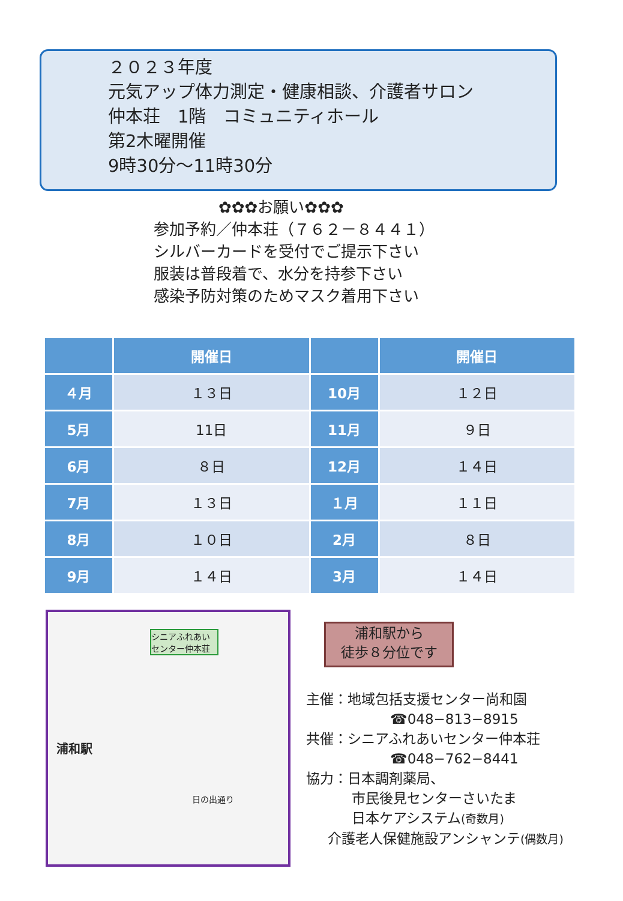２０２３年度
元気アップ体力測定・健康相談、介護者サロン
仲本荘　1階　コミュニティホール
第2木曜開催
9時30分～11時30分
✿✿✿お願い✿✿✿
参加予約／仲本荘（７６２－８４４１）
シルバーカードを受付でご提示下さい
服装は普段着で、水分を持参下さい
感染予防対策のためマスク着用下さい
| | 開催日 | | 開催日 |
| --- | --- | --- | --- |
| ４月 | １３日 | 10月 | １２日 |
| 5月 | 11日 | 11月 | ９日 |
| 6月 | ８日 | 12月 | １４日 |
| 7月 | １３日 | １月 | １１日 |
| 8月 | １０日 | 2月 | ８日 |
| 9月 | １４日 | 3月 | １４日 |
シニアふれあいセンター仲本荘
浦和駅
日の出通り
浦和駅から
徒歩８分位です
主催：地域包括支援センター尚和園
☎048−813−8915
共催：シニアふれあいセンター仲本荘
☎048−762−8441
協力：日本調剤薬局、
市民後見センターさいたま
日本ケアシステム(奇数月)
介護老人保健施設アンシャンテ(偶数月)